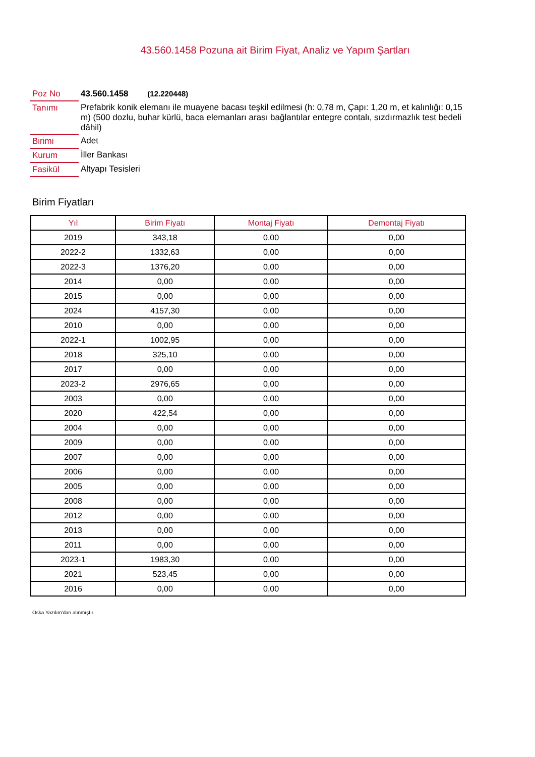43.560.1458 Pozuna ait Birim Fiyat, Analiz ve Yapım Şartları
| Poz No | 43.560.1458 (12.220448) |
| Tanımı | Prefabrik konik elemanı ile muayene bacası teşkil edilmesi (h: 0,78 m, Çapı: 1,20 m, et kalınlığı: 0,15 m) (500 dozlu, buhar kürlü, baca elemanları arası bağlantılar entegre contalı, sızdırmazlık test bedeli dâhil) |
| Birimi | Adet |
| Kurum | İller Bankası |
| Fasikül | Altyapı Tesisleri |
Birim Fiyatları
| Yıl | Birim Fiyatı | Montaj Fiyatı | Demontaj Fiyatı |
| --- | --- | --- | --- |
| 2019 | 343,18 | 0,00 | 0,00 |
| 2022-2 | 1332,63 | 0,00 | 0,00 |
| 2022-3 | 1376,20 | 0,00 | 0,00 |
| 2014 | 0,00 | 0,00 | 0,00 |
| 2015 | 0,00 | 0,00 | 0,00 |
| 2024 | 4157,30 | 0,00 | 0,00 |
| 2010 | 0,00 | 0,00 | 0,00 |
| 2022-1 | 1002,95 | 0,00 | 0,00 |
| 2018 | 325,10 | 0,00 | 0,00 |
| 2017 | 0,00 | 0,00 | 0,00 |
| 2023-2 | 2976,65 | 0,00 | 0,00 |
| 2003 | 0,00 | 0,00 | 0,00 |
| 2020 | 422,54 | 0,00 | 0,00 |
| 2004 | 0,00 | 0,00 | 0,00 |
| 2009 | 0,00 | 0,00 | 0,00 |
| 2007 | 0,00 | 0,00 | 0,00 |
| 2006 | 0,00 | 0,00 | 0,00 |
| 2005 | 0,00 | 0,00 | 0,00 |
| 2008 | 0,00 | 0,00 | 0,00 |
| 2012 | 0,00 | 0,00 | 0,00 |
| 2013 | 0,00 | 0,00 | 0,00 |
| 2011 | 0,00 | 0,00 | 0,00 |
| 2023-1 | 1983,30 | 0,00 | 0,00 |
| 2021 | 523,45 | 0,00 | 0,00 |
| 2016 | 0,00 | 0,00 | 0,00 |
Oska Yazılım'dan alınmıştır.